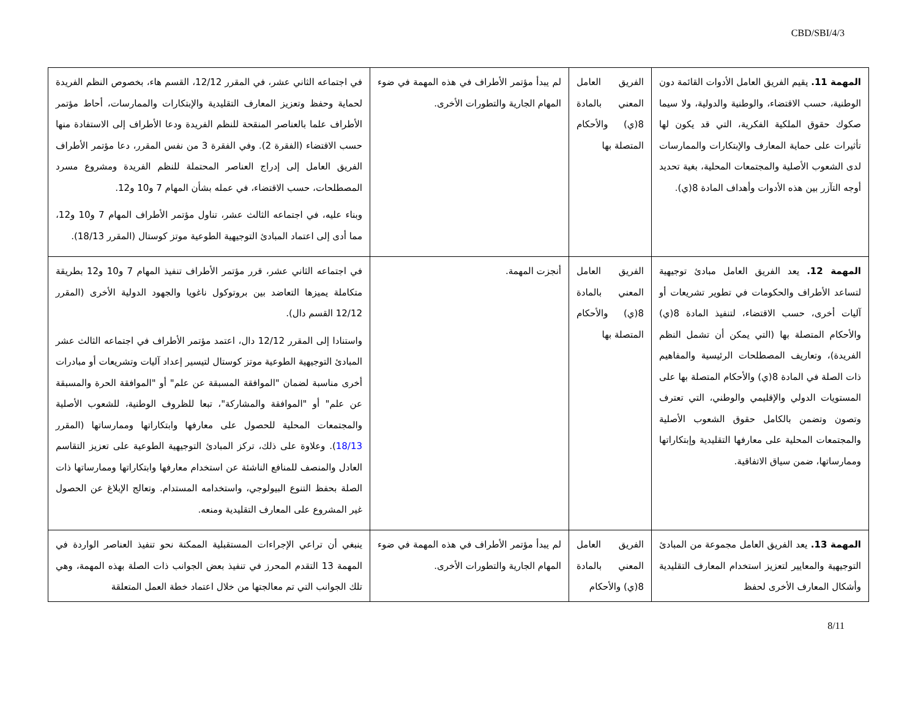CBD/SBI/4/3
| المهمة 11. يقيم الفريق العامل الأدوات القائمة دون الوطنية، حسب الاقتضاء، والوطنية والدولية، ولا سيما صكوك حقوق الملكية الفكرية، التي قد يكون لها تأثيرات على حماية المعارف والإبتكارات والممارسات لدى الشعوب الأصلية والمجتمعات المحلية، بغية تحديد أوجه التآزر بين هذه الأدوات وأهداف المادة 8(ي). | الفريق العامل المعني بالمادة 8(ي) والأحكام المتصلة بها | لم يبدأ مؤتمر الأطراف في هذه المهمة في ضوء المهام الجارية والتطورات الأخرى. | في اجتماعه الثاني عشر، في المقرر 12/12، القسم هاء، بخصوص النظم الفريدة لحماية وحفظ وتعزيز المعارف التقليدية والإبتكارات والممارسات، أحاط مؤتمر الأطراف علما بالعناصر المنقحة للنظم الفريدة ودعا الأطراف إلى الاستفادة منها حسب الاقتضاء (الفقرة 2). وفي الفقرة 3 من نفس المقرر، دعا مؤتمر الأطراف الفريق العامل إلى إدراج العناصر المحتملة للنظم الفريدة ومشروع مسرد المصطلحات، حسب الاقتضاء، في عمله بشأن المهام 7 و10 و12. وبناء عليه، في اجتماعه الثالث عشر، تناول مؤتمر الأطراف المهام 7 و10 و12، مما أدى إلى اعتماد المبادئ التوجيهية الطوعية موتز كوستال (المقرر 18/13). |
| المهمة 12. يعد الفريق العامل مبادئ توجيهية لتساعد الأطراف والحكومات في تطوير تشريعات أو آليات أخرى، حسب الاقتضاء، لتنفيذ المادة 8(ي) والأحكام المتصلة بها (التي يمكن أن تشمل النظم الفريدة)، وتعاريف المصطلحات الرئيسية والمفاهيم ذات الصلة في المادة 8(ي) والأحكام المتصلة بها على المستويات الدولي والإقليمي والوطني، التي تعترف وتصون وتضمن بالكامل حقوق الشعوب الأصلية والمجتمعات المحلية على معارفها التقليدية وإبتكاراتها وممارساتها، ضمن سياق الاتفاقية. | الفريق العامل المعني بالمادة 8(ي) والأحكام المتصلة بها | أنجزت المهمة. | في اجتماعه الثاني عشر، قرر مؤتمر الأطراف تنفيذ المهام 7 و10 و12 بطريقة متكاملة يميزها التعاضد بين بروتوكول ناغويا والجهود الدولية الأخرى (المقرر 12/12 القسم دال). واستنادا إلى المقرر 12/12 دال، اعتمد مؤتمر الأطراف في اجتماعه الثالث عشر المبادئ التوجيهية الطوعية موتز كوستال لتيسير إعداد آليات وتشريعات أو مبادرات أخرى مناسبة لضمان "الموافقة المسبقة عن علم" أو "الموافقة الحرة والمسبقة عن علم" أو "الموافقة والمشاركة"، تبعا للظروف الوطنية، للشعوب الأصلية والمجتمعات المحلية للحصول على معارفها وابتكاراتها وممارساتها (المقرر 18/13 ). وعلاوة على ذلك، تركز المبادئ التوجيهية الطوعية على تعزيز التقاسم العادل والمنصف للمنافع الناشئة عن استخدام معارفها وابتكاراتها وممارساتها ذات الصلة بحفظ التنوع البيولوجي، واستخدامه المستدام. وتعالج الإبلاغ عن الحصول غير المشروع على المعارف التقليدية ومنعه. |
| المهمة 13. يعد الفريق العامل مجموعة من المبادئ التوجيهية والمعايير لتعزيز استخدام المعارف التقليدية وأشكال المعارف الأخرى لحفظ | الفريق العامل المعني بالمادة 8(ي) والأحكام | لم يبدأ مؤتمر الأطراف في هذه المهمة في ضوء المهام الجارية والتطورات الأخرى. | ينبغي أن تراعي الإجراءات المستقبلية الممكنة نحو تنفيذ العناصر الواردة في المهمة 13 التقدم المحرز في تنفيذ بعض الجوانب ذات الصلة بهذه المهمة، وهي تلك الجوانب التي تم معالجتها من خلال اعتماد خطة العمل المتعلقة |
8/11